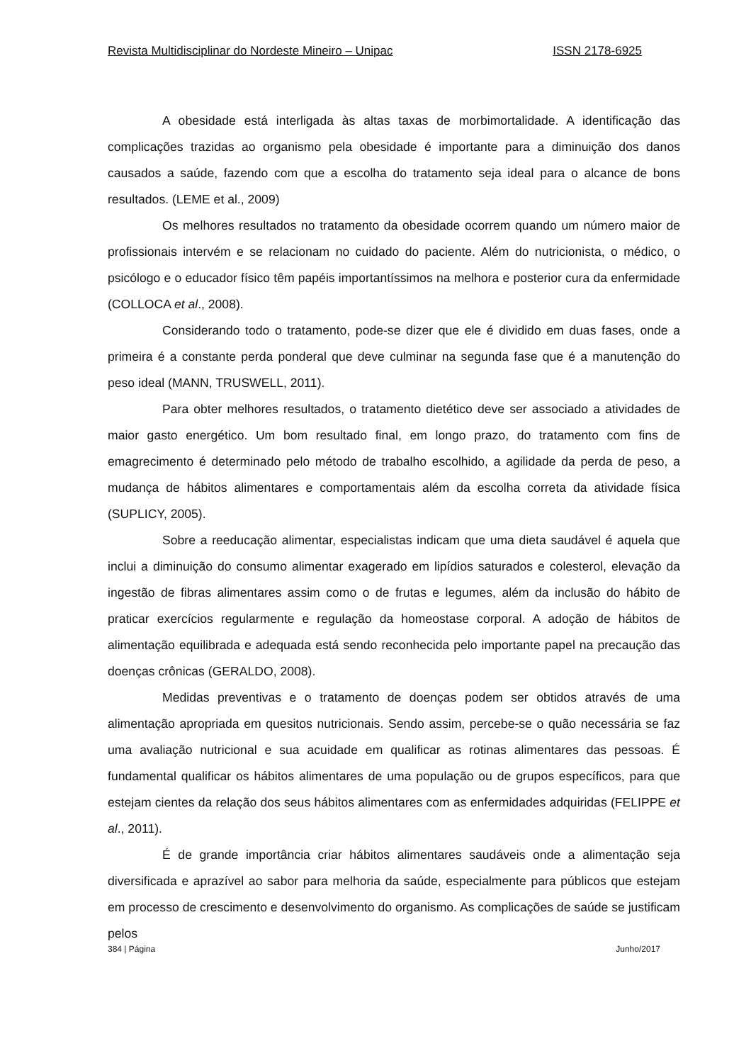Revista Multidisciplinar do Nordeste Mineiro – Unipac ISSN 2178-6925
A obesidade está interligada às altas taxas de morbimortalidade. A identificação das complicações trazidas ao organismo pela obesidade é importante para a diminuição dos danos causados a saúde, fazendo com que a escolha do tratamento seja ideal para o alcance de bons resultados. (LEME et al., 2009)
Os melhores resultados no tratamento da obesidade ocorrem quando um número maior de profissionais intervém e se relacionam no cuidado do paciente. Além do nutricionista, o médico, o psicólogo e o educador físico têm papéis importantíssimos na melhora e posterior cura da enfermidade (COLLOCA et al., 2008).
Considerando todo o tratamento, pode-se dizer que ele é dividido em duas fases, onde a primeira é a constante perda ponderal que deve culminar na segunda fase que é a manutenção do peso ideal (MANN, TRUSWELL, 2011).
Para obter melhores resultados, o tratamento dietético deve ser associado a atividades de maior gasto energético. Um bom resultado final, em longo prazo, do tratamento com fins de emagrecimento é determinado pelo método de trabalho escolhido, a agilidade da perda de peso, a mudança de hábitos alimentares e comportamentais além da escolha correta da atividade física (SUPLICY, 2005).
Sobre a reeducação alimentar, especialistas indicam que uma dieta saudável é aquela que inclui a diminuição do consumo alimentar exagerado em lipídios saturados e colesterol, elevação da ingestão de fibras alimentares assim como o de frutas e legumes, além da inclusão do hábito de praticar exercícios regularmente e regulação da homeostase corporal. A adoção de hábitos de alimentação equilibrada e adequada está sendo reconhecida pelo importante papel na precaução das doenças crônicas (GERALDO, 2008).
Medidas preventivas e o tratamento de doenças podem ser obtidos através de uma alimentação apropriada em quesitos nutricionais. Sendo assim, percebe-se o quão necessária se faz uma avaliação nutricional e sua acuidade em qualificar as rotinas alimentares das pessoas. É fundamental qualificar os hábitos alimentares de uma população ou de grupos específicos, para que estejam cientes da relação dos seus hábitos alimentares com as enfermidades adquiridas (FELIPPE et al., 2011).
É de grande importância criar hábitos alimentares saudáveis onde a alimentação seja diversificada e aprazível ao sabor para melhoria da saúde, especialmente para públicos que estejam em processo de crescimento e desenvolvimento do organismo. As complicações de saúde se justificam pelos
384 | Página Junho/2017